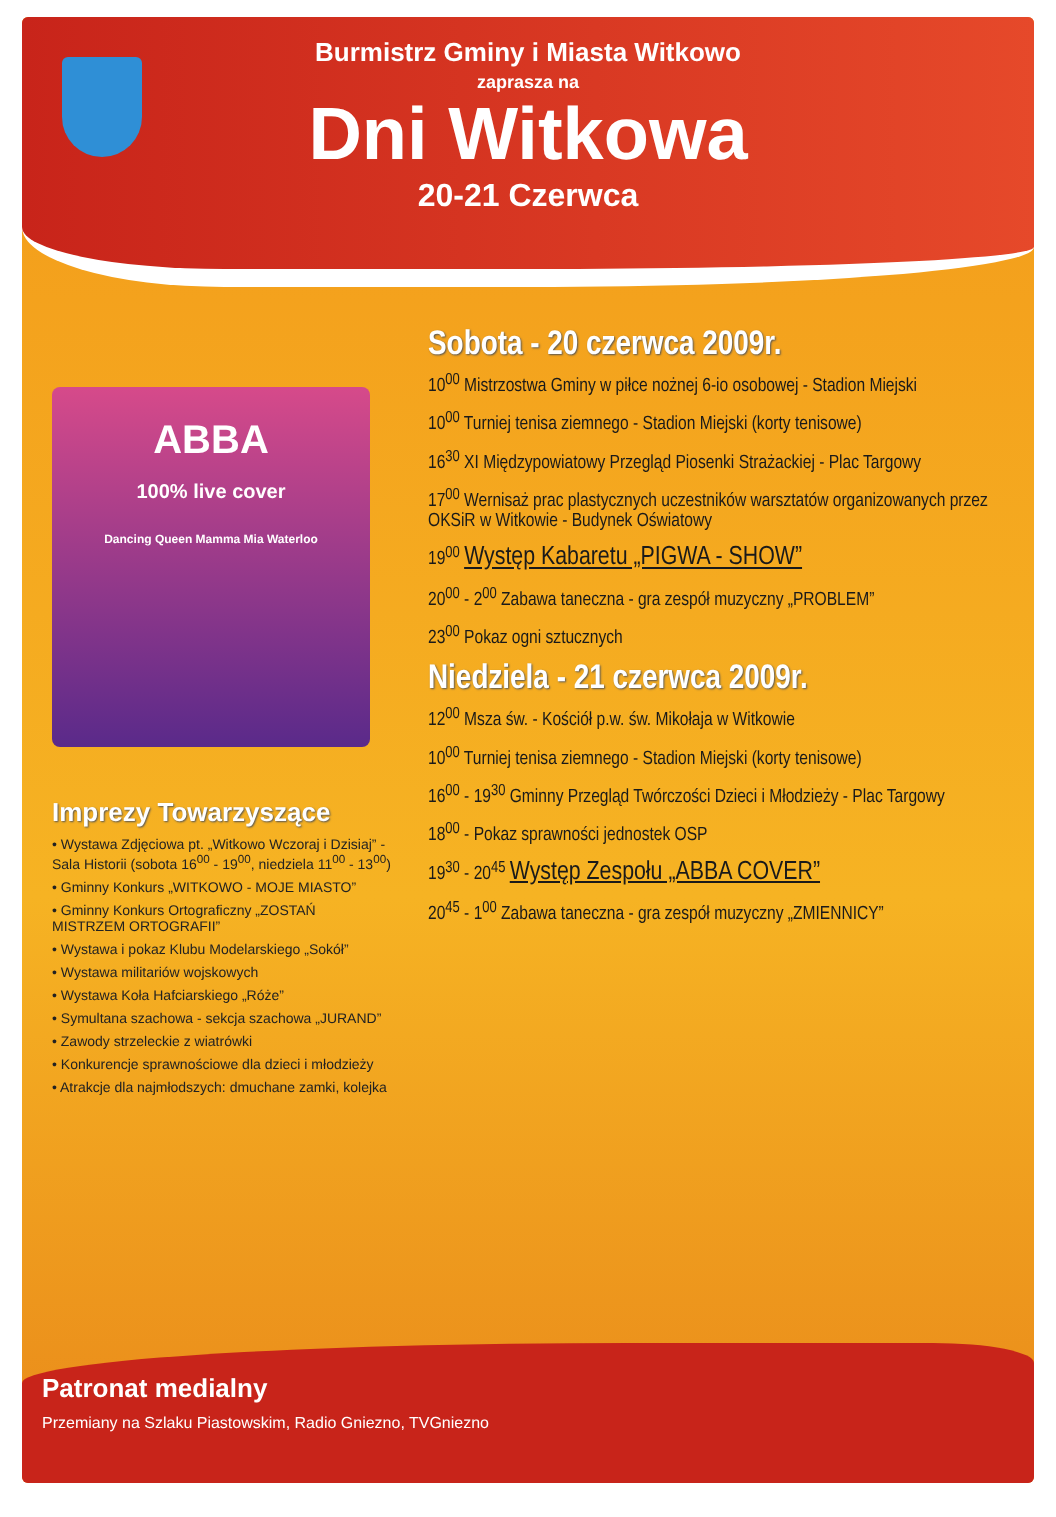Burmistrz Gminy i Miasta Witkowo
zaprasza na
Dni Witkowa
20-21 Czerwca
ABBA
100% live cover
Dancing Queen Mamma Mia Waterloo
Imprezy Towarzyszące
• Wystawa Zdjęciowa pt. „Witkowo Wczoraj i Dzisiaj” - Sala Historii (sobota 16<sup>00</sup> - 19<sup>00</sup>, niedziela 11<sup>00</sup> - 13<sup>00</sup>)
• Gminny Konkurs „WITKOWO - MOJE MIASTO”
• Gminny Konkurs Ortograficzny „ZOSTAŃ MISTRZEM ORTOGRAFII”
• Wystawa i pokaz Klubu Modelarskiego „Sokół”
• Wystawa militariów wojskowych
• Wystawa Koła Hafciarskiego „Róże”
• Symultana szachowa - sekcja szachowa „JURAND”
• Zawody strzeleckie z wiatrówki
• Konkurencje sprawnościowe dla dzieci i młodzieży
• Atrakcje dla najmłodszych: dmuchane zamki, kolejka
Sobota - 20 czerwca 2009r.
10<sup>00</sup> Mistrzostwa Gminy w piłce nożnej 6-io osobowej - Stadion Miejski
10<sup>00</sup> Turniej tenisa ziemnego - Stadion Miejski (korty tenisowe)
16<sup>30</sup> XI Międzypowiatowy Przegląd Piosenki Strażackiej - Plac Targowy
17<sup>00</sup> Wernisaż prac plastycznych uczestników warsztatów organizowanych przez OKSiR w Witkowie - Budynek Oświatowy
19<sup>00</sup> Występ Kabaretu „PIGWA - SHOW”
20<sup>00</sup> - 2<sup>00</sup> Zabawa taneczna - gra zespół muzyczny „PROBLEM”
23<sup>00</sup> Pokaz ogni sztucznych
Niedziela - 21 czerwca 2009r.
12<sup>00</sup> Msza św. - Kościół p.w. św. Mikołaja w Witkowie
10<sup>00</sup> Turniej tenisa ziemnego - Stadion Miejski (korty tenisowe)
16<sup>00</sup> - 19<sup>30</sup> Gminny Przegląd Twórczości Dzieci i Młodzieży - Plac Targowy
18<sup>00</sup> - Pokaz sprawności jednostek OSP
19<sup>30</sup> - 20<sup>45</sup> Występ Zespołu „ABBA COVER”
20<sup>45</sup> - 1<sup>00</sup> Zabawa taneczna - gra zespół muzyczny „ZMIENNICY”
Patronat medialny
Przemiany na Szlaku Piastowskim, Radio Gniezno, TVGniezno